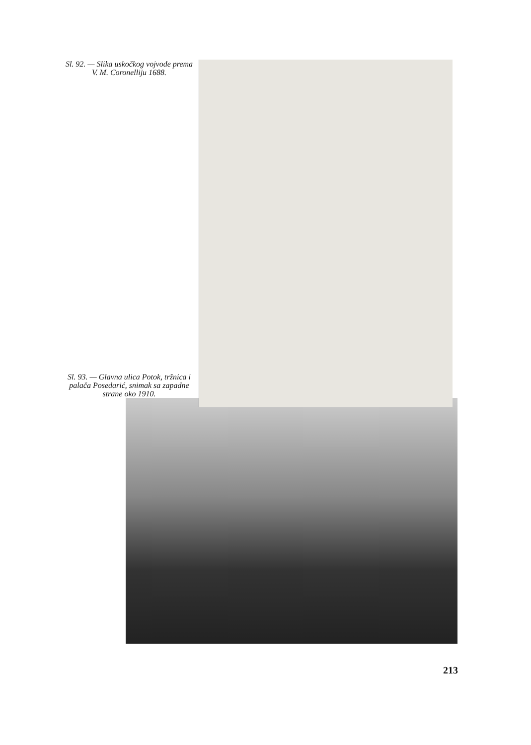Sl. 92. — Slika uskočkog vojvode prema V. M. Coronelliju 1688.
Sl. 93. — Glavna ulica Potok, tržnica i palača Posedarić, snimak sa zapadne strane oko 1910.
213